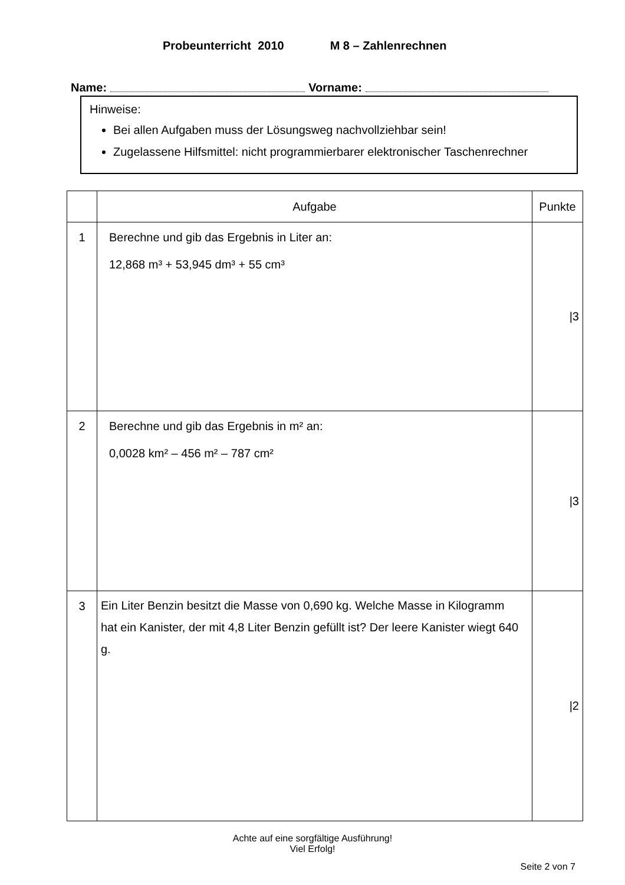Probeunterricht 2010 M 8 – Zahlenrechnen
Name: Vorname:
Hinweise:
Bei allen Aufgaben muss der Lösungsweg nachvollziehbar sein!
Zugelassene Hilfsmittel: nicht programmierbarer elektronischer Taschenrechner
| | Aufgabe | Punkte |
| --- | --- | --- |
| 1 | Berechne und gib das Ergebnis in Liter an: 12,868 m³ + 53,945 dm³ + 55 cm³ | /3 |
| 2 | Berechne und gib das Ergebnis in m² an: 0,0028 km² – 456 m² – 787 cm² | /3 |
| 3 | Ein Liter Benzin besitzt die Masse von 0,690 kg. Welche Masse in Kilogramm hat ein Kanister, der mit 4,8 Liter Benzin gefüllt ist? Der leere Kanister wiegt 640 g. | /2 |
Achte auf eine sorgfältige Ausführung!
Viel Erfolg!
Seite 2 von 7